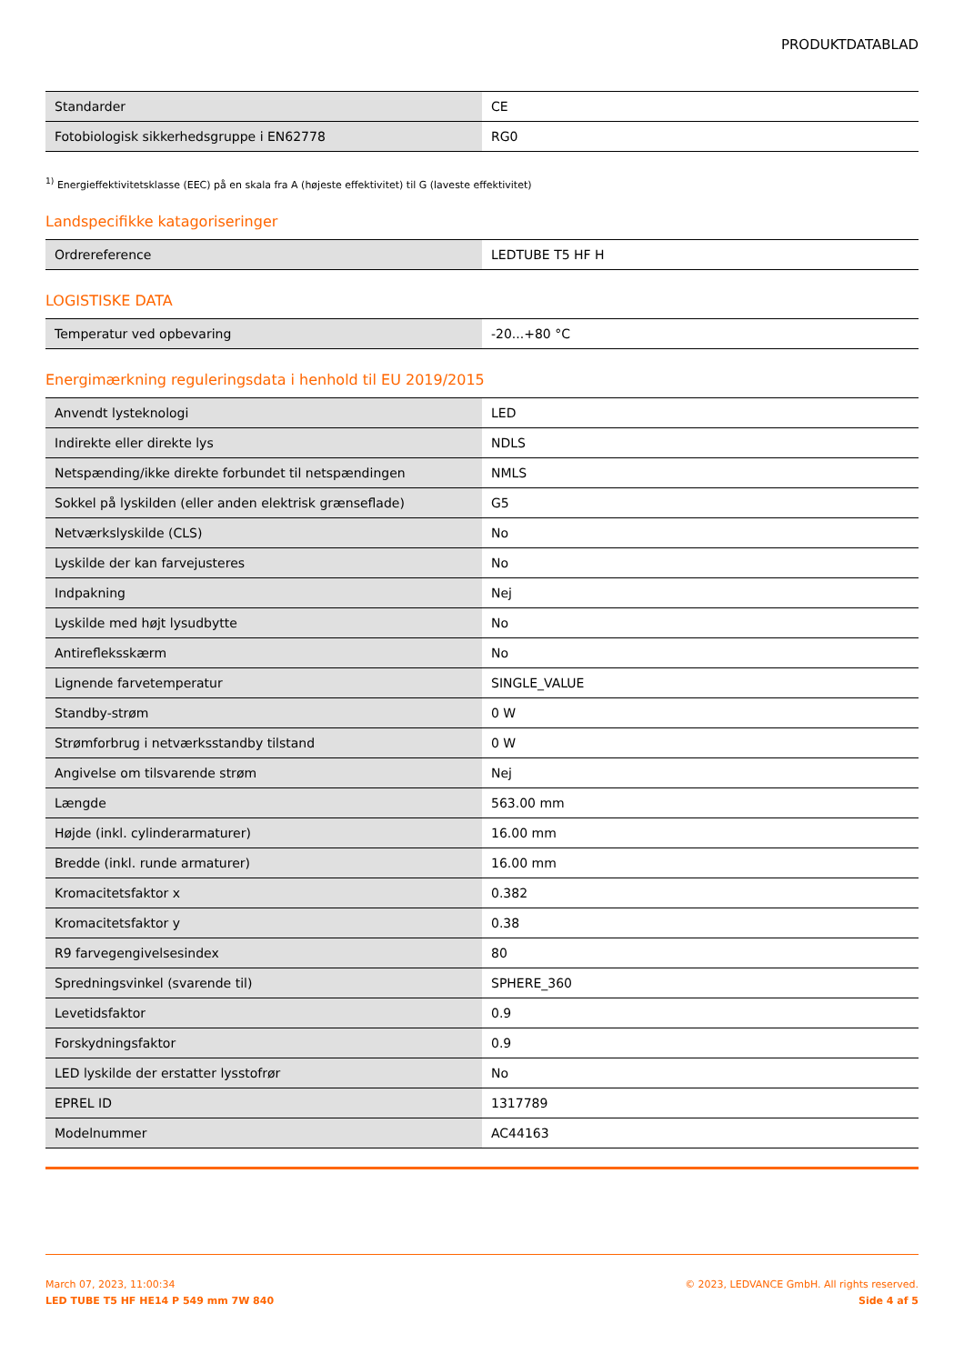PRODUKTDATABLAD
| Standarder | CE |
| Fotobiologisk sikkerhedsgruppe i EN62778 | RG0 |
<sup>1)</sup> Energieffektivitetsklasse (EEC) på en skala fra A (højeste effektivitet) til G (laveste effektivitet)
Landspecifikke katagoriseringer
| Ordrereference | LEDTUBE T5 HF H |
LOGISTISKE DATA
| Temperatur ved opbevaring | -20...+80 °C |
Energimærkning reguleringsdata i henhold til EU 2019/2015
| Anvendt lysteknologi | LED |
| Indirekte eller direkte lys | NDLS |
| Netspænding/ikke direkte forbundet til netspændingen | NMLS |
| Sokkel på lyskilden (eller anden elektrisk grænseflade) | G5 |
| Netværkslyskilde (CLS) | No |
| Lyskilde der kan farvejusteres | No |
| Indpakning | Nej |
| Lyskilde med højt lysudbytte | No |
| Antirefleksskærm | No |
| Lignende farvetemperatur | SINGLE_VALUE |
| Standby-strøm | 0 W |
| Strømforbrug i netværksstandby tilstand | 0 W |
| Angivelse om tilsvarende strøm | Nej |
| Længde | 563.00 mm |
| Højde (inkl. cylinderarmaturer) | 16.00 mm |
| Bredde (inkl. runde armaturer) | 16.00 mm |
| Kromacitetsfaktor x | 0.382 |
| Kromacitetsfaktor y | 0.38 |
| R9 farvegengivelsesindex | 80 |
| Spredningsvinkel (svarende til) | SPHERE_360 |
| Levetidsfaktor | 0.9 |
| Forskydningsfaktor | 0.9 |
| LED lyskilde der erstatter lysstofrør | No |
| EPREL ID | 1317789 |
| Modelnummer | AC44163 |
March 07, 2023, 11:00:34
LED TUBE T5 HF HE14 P 549 mm 7W 840
© 2023, LEDVANCE GmbH. All rights reserved.
Side 4 af 5